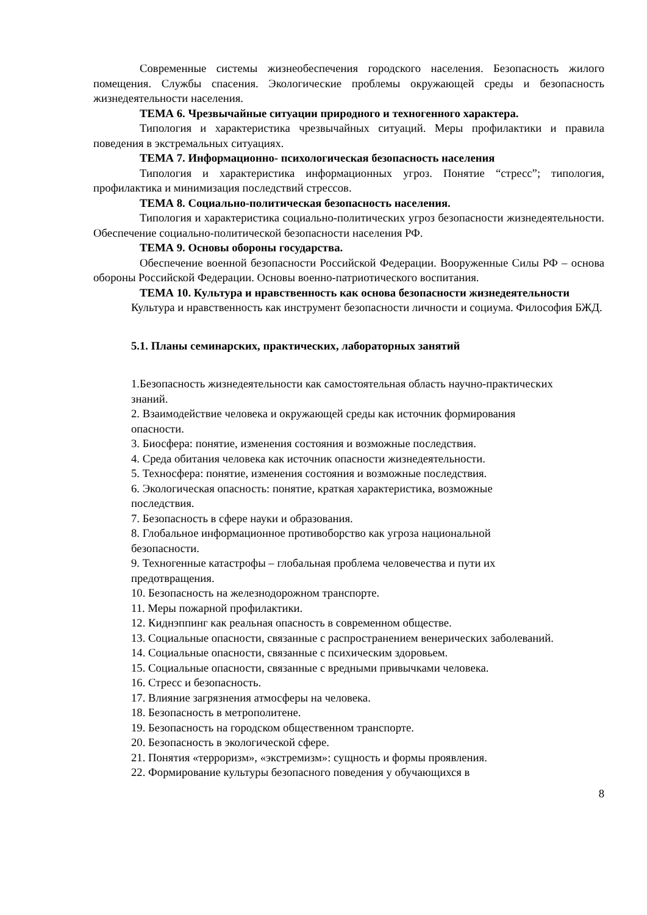Современные системы жизнеобеспечения городского населения. Безопасность жилого помещения. Службы спасения. Экологические проблемы окружающей среды и безопасность жизнедеятельности населения.
ТЕМА 6. Чрезвычайные ситуации природного и техногенного характера.
Типология и характеристика чрезвычайных ситуаций. Меры профилактики и правила поведения в экстремальных ситуациях.
ТЕМА 7. Информационно- психологическая безопасность населения
Типология и характеристика информационных угроз. Понятие “стресс”; типология, профилактика и минимизация последствий стрессов.
ТЕМА 8. Социально-политическая безопасность населения.
Типология и характеристика социально-политических угроз безопасности жизнедеятельности. Обеспечение социально-политической безопасности населения РФ.
ТЕМА 9. Основы обороны государства.
Обеспечение военной безопасности Российской Федерации. Вооруженные Силы РФ – основа обороны Российской Федерации. Основы военно-патриотического воспитания.
ТЕМА 10. Культура и нравственность как основа безопасности жизнедеятельности
Культура и нравственность как инструмент безопасности личности и социума. Философия БЖД.
5.1. Планы семинарских, практических, лабораторных занятий
1.Безопасность жизнедеятельности как самостоятельная область научно-практических знаний.
2. Взаимодействие человека и окружающей среды как источник формирования опасности.
3. Биосфера: понятие, изменения состояния и возможные последствия.
4. Среда обитания человека как источник опасности жизнедеятельности.
5. Техносфера: понятие, изменения состояния и возможные последствия.
6. Экологическая опасность: понятие, краткая характеристика, возможные последствия.
7. Безопасность в сфере науки и образования.
8. Глобальное информационное противоборство как угроза национальной безопасности.
9. Техногенные катастрофы – глобальная проблема человечества и пути их предотвращения.
10. Безопасность на железнодорожном транспорте.
11. Меры пожарной профилактики.
12. Киднэппинг как реальная опасность в современном обществе.
13. Социальные опасности, связанные с распространением венерических заболеваний.
14. Социальные опасности, связанные с психическим здоровьем.
15. Социальные опасности, связанные с вредными привычками человека.
16. Стресс и безопасность.
17. Влияние загрязнения атмосферы на человека.
18. Безопасность в метрополитене.
19. Безопасность на городском общественном транспорте.
20. Безопасность в экологической сфере.
21. Понятия «терроризм», «экстремизм»: сущность и формы проявления.
22. Формирование культуры безопасного поведения у обучающихся в
8